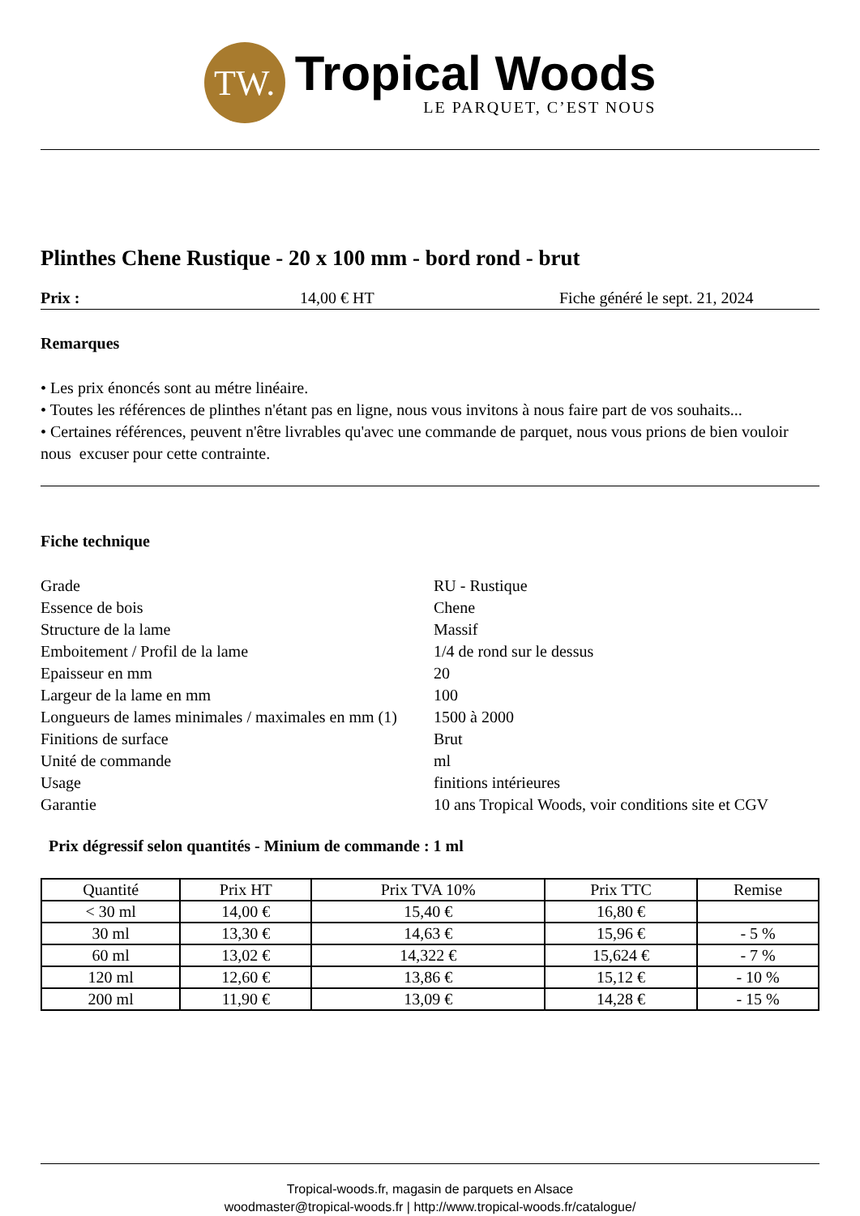TW.
Tropical Woods
LE PARQUET, C’EST NOUS
Plinthes Chene Rustique - 20 x 100 mm - bord rond - brut
Prix : 14,00 € HT Fiche généré le sept. 21, 2024
Remarques
• Les prix énoncés sont au métre linéaire.
• Toutes les références de plinthes n'étant pas en ligne, nous vous invitons à nous faire part de vos souhaits...
• Certaines références, peuvent n'être livrables qu'avec une commande de parquet, nous vous prions de bien vouloir nous excuser pour cette contrainte.
Fiche technique
| Grade | RU - Rustique |
| Essence de bois | Chene |
| Structure de la lame | Massif |
| Emboitement / Profil de la lame | 1/4 de rond sur le dessus |
| Epaisseur en mm | 20 |
| Largeur de la lame en mm | 100 |
| Longueurs de lames minimales / maximales en mm (1) | 1500 à 2000 |
| Finitions de surface | Brut |
| Unité de commande | ml |
| Usage | finitions intérieures |
| Garantie | 10 ans Tropical Woods, voir conditions site et CGV |
Prix dégressif selon quantités - Minium de commande : 1 ml
| Quantité | Prix HT | Prix TVA 10% | Prix TTC | Remise |
| --- | --- | --- | --- | --- |
| < 30 ml | 14,00 € | 15,40 € | 16,80 € | |
| 30 ml | 13,30 € | 14,63 € | 15,96 € | - 5 % |
| 60 ml | 13,02 € | 14,322 € | 15,624 € | - 7 % |
| 120 ml | 12,60 € | 13,86 € | 15,12 € | - 10 % |
| 200 ml | 11,90 € | 13,09 € | 14,28 € | - 15 % |
Tropical-woods.fr, magasin de parquets en Alsace
woodmaster@tropical-woods.fr | http://www.tropical-woods.fr/catalogue/